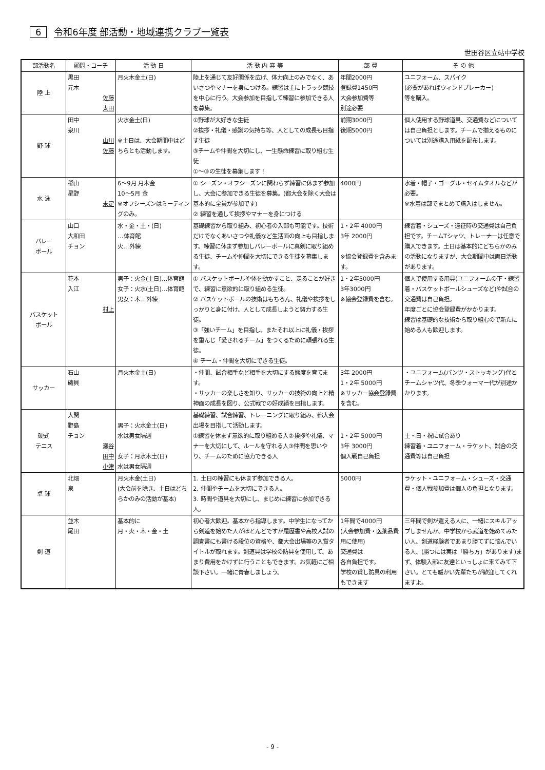6 令和6年度 部活動・地域連携クラブ一覧表
世田谷区立砧中学校
| 部活動名 | 顧問・コーチ | 活 動 日 | 活 動 内 容 等 | 部 費 | そ の 他 |
| --- | --- | --- | --- | --- | --- |
| 陸 上 | 黒田 元木 佐藤 太田 | 月火木金土(日) | 陸上を通じて友好関係を広げ、体力向上のみでなく、あいさつやマナーを身につける。練習は主にトラック競技を中心に行う。大会参加を目指して練習に参加できる人を募集。 | 年間2000円 登録費1450円 大会参加費等 別途必要 | ユニフォーム、スパイク (必要があればウィンドブレーカー) 等を購入。 |
| 野 球 | 田中 泉川 山川 佐藤 | 火水金土(日) ※土日は、大会期間中はどちらとも活動します。 | ①野球が大好きな生徒 ②挨拶・礼儀・感謝の気持ち等、人としての成長も目指す生徒 ③チームや仲間を大切にし、一生懸命練習に取り組む生徒 ①～③の生徒を募集します！ | 前期3000円 後期5000円 | 個人使用する野球道具、交通費などについては自己負担とします。チームで揃えるものについては別途購入用紙を配布します。 |
| 水 泳 | 稲山 星野 未定 | 6～9月 月木金 10～5月 金 ※オフシーズンはミーティングのみ。 | ① シーズン・オフシーズンに関わらず練習に休まず参加し、大会に参加できる生徒を募集。(都大会を除く大会は基本的に全員が参加です) ② 練習を通して挨拶やマナーを身につける | 4000円 | 水着・帽子・ゴーグル・セイムタオルなどが必要。 ※水着は部でまとめて購入はしません。 |
| バレー ボール | 山口 大和田 チョン | 水・金・土・(日) …体育館 火…外練 | 基礎練習から取り組み、初心者の入部も可能です。技術だけでなくあいさつや礼儀など生活面の向上も目指します。練習に休まず参加しバレーボールに真剣に取り組める生徒、チームや仲間を大切にできる生徒を募集します。 | 1・2年 4000円 3年 2000円 ※協会登録費を含みます。 | 練習着・シューズ・遠征時の交通費は自己負担です。チームTシャツ、トレーナーは任意で購入できます。土日は基本的にどちらかのみの活動になりますが、大会期間中は両日活動があります。 |
| バスケット ボール | 花本 入江 村上 | 男子：火金(土日)…体育館 女子：火水(土日)…体育館 男女：木…外練 | ① バスケットボールや体を動かすこと、走ることが好きで、練習に意欲的に取り組める生徒。 ② バスケットボールの技術はもちろん、礼儀や挨拶をしっかりと身に付け、人として成長しようと努力する生徒。 ③「強いチーム」を目指し、またそれ以上に礼儀・挨拶を重んじ「愛されるチーム」をつくるために頑張れる生徒。 ④ チーム・仲間を大切にできる生徒。 | 1・2年5000円 3年3000円 ※協会登録費を含む。 | 個人で使用する用具(ユニフォームの下・練習着・バスケットボールシューズなど)や試合の交通費は自己負担。 年度ごとに協会登録費がかかります。 練習は基礎的な技術から取り組むので新たに始める人も歓迎します。 |
| サッカー | 石山 磯貝 | 月火木金土(日) | ・仲間、試合相手など相手を大切にする態度を育てます。 ・サッカーの楽しさを知り、サッカーの技術の向上と精神面の成長を図り、公式戦での好成績を目指します。 | 3年 2000円 1・2年 5000円 ※サッカー協会登録費を含む。 | ・ユニフォーム(パンツ・ストッキング)代とチームシャツ代、冬季ウォーマー代が別途かかります。 |
| 硬式 テニス | 大関 野島 チョン 瀬谷 田中 小津 | 男子：火水金土(日) 水は男女隔週 女子：月水木土(日) 水は男女隔週 | 基礎練習、試合練習、トレーニングに取り組み、都大会出場を目指して活動します。 ①練習を休まず意欲的に取り組める人②挨拶や礼儀、マナーを大切にして、ルールを守れる人③仲間を思いやり、チームのために協力できる人 | 1・2年 5000円 3年 3000円 個人戦自己負担 | 土・日・祝に試合あり 練習着・ユニフォーム・ラケット、試合の交通費等は自己負担 |
| 卓 球 | 北畑 泉 | 月火木金(土日) (大会前を除き、土日はどちらかのみの活動が基本) | 1. 土日の練習にも休まず参加できる人。 2. 仲間やチームを大切にできる人。 3. 時間や道具を大切にし、まじめに練習に参加できる人。 | 5000円 | ラケット・ユニフォーム・シューズ・交通費・個人戦参加費は個人の負担となります。 |
| 剣 道 | 並木 尾田 | 基本的に 月・火・木・金・土 | 初心者大歓迎。基本から指導します。中学生になってから剣道を始めた人がほとんどですが履歴書や高校入試の調査書にも書ける段位の資格や、都大会出場等の入賞タイトルが取れます。剣道具は学校の防具を使用して、あまり費用をかけずに行うこともできます。お気軽にご相談下さい。一緒に青春しましょう。 | 1年間で4000円 (大会参加費・医薬品費用に使用) 交通費は 各自負担です。 学校の貸し防具の利用もできます | 三年間で剣が遣える人に、一緒にスキルアップしませんか。中学校から武道を始めてみたい人、剣道経験者であまり勝てずに悩んでいる人、(勝つには実は「勝ち方」があります)まず、体験入部に友達といっしょに来てみて下さい。とても暖かい先輩たちが歓迎してくれますよ。 |
- 9 -